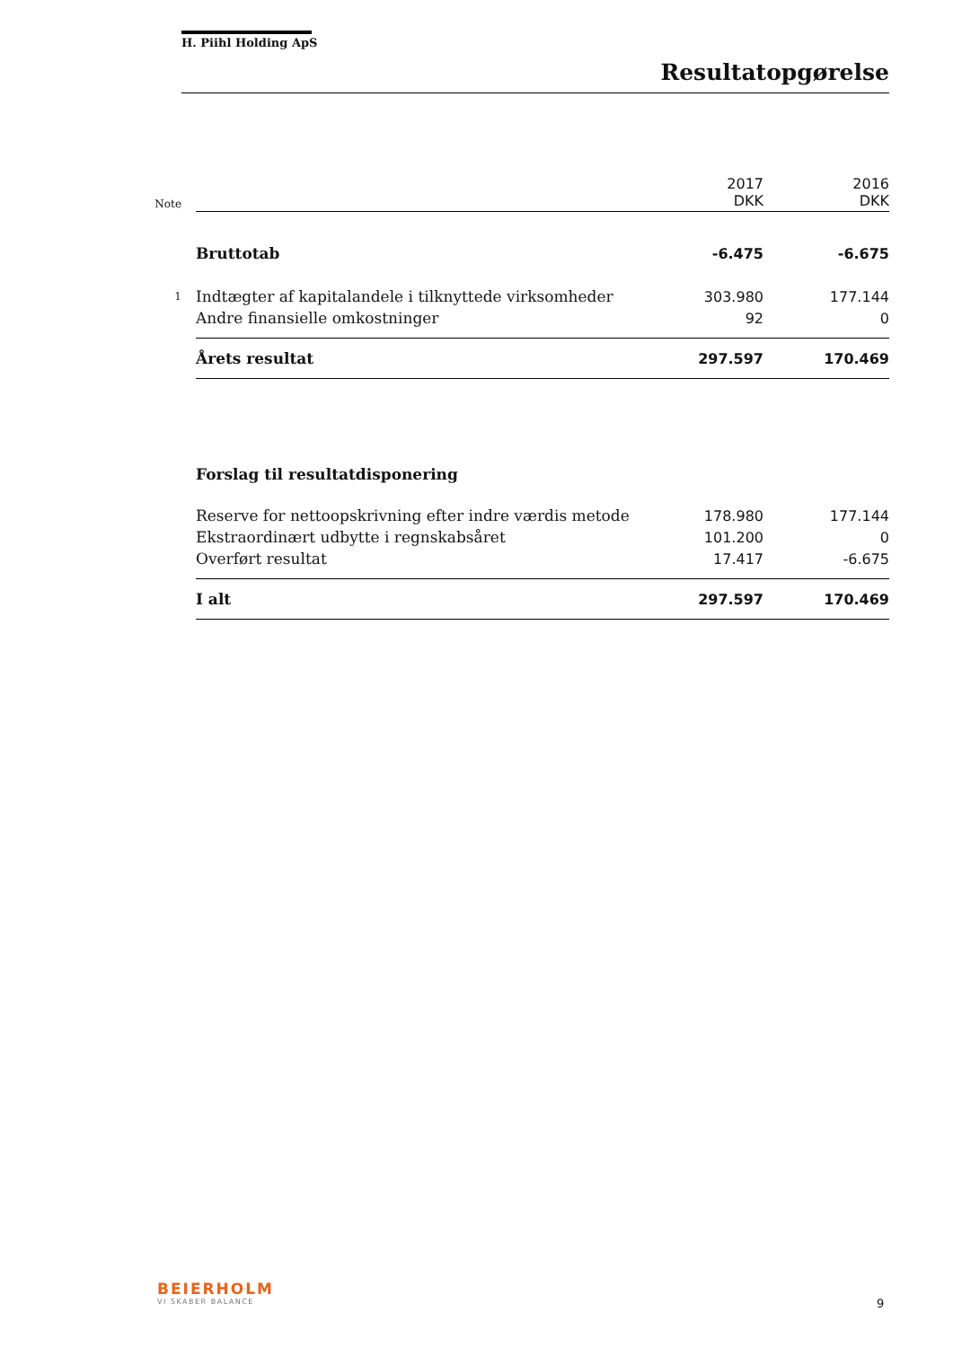H. Piihl Holding ApS
Resultatopgørelse
| Note | | 2017 DKK | 2016 DKK |
| | Bruttotab | -6.475 | -6.675 |
| 1 | Indtægter af kapitalandele i tilknyttede virksomheder | 303.980 | 177.144 |
| | Andre finansielle omkostninger | 92 | 0 |
| | Årets resultat | 297.597 | 170.469 |
| | Forslag til resultatdisponering | | |
| | Reserve for nettoopskrivning efter indre værdis metode | 178.980 | 177.144 |
| | Ekstraordinært udbytte i regnskabsåret | 101.200 | 0 |
| | Overført resultat | 17.417 | -6.675 |
| | I alt | 297.597 | 170.469 |
BEIERHOLM
VI SKABER BALANCE
9